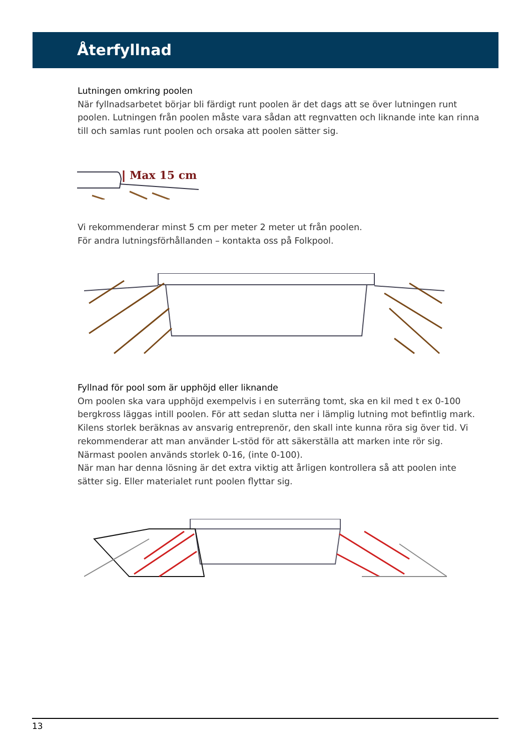Återfyllnad
Lutningen omkring poolen
När fyllnadsarbetet börjar bli färdigt runt poolen är det dags att se över lutningen runt poolen. Lutningen från poolen måste vara sådan att regnvatten och liknande inte kan rinna till och samlas runt poolen och orsaka att poolen sätter sig.
Max 15 cm
Vi rekommenderar minst 5 cm per meter 2 meter ut från poolen.
För andra lutningsförhållanden – kontakta oss på Folkpool.
Fyllnad för pool som är upphöjd eller liknande
Om poolen ska vara upphöjd exempelvis i en suterräng tomt, ska en kil med t ex 0-100 bergkross läggas intill poolen. För att sedan slutta ner i lämplig lutning mot befintlig mark. Kilens storlek beräknas av ansvarig entreprenör, den skall inte kunna röra sig över tid. Vi rekommenderar att man använder L-stöd för att säkerställa att marken inte rör sig. Närmast poolen används storlek 0-16, (inte 0-100).
När man har denna lösning är det extra viktig att årligen kontrollera så att poolen inte sätter sig. Eller materialet runt poolen flyttar sig.
13